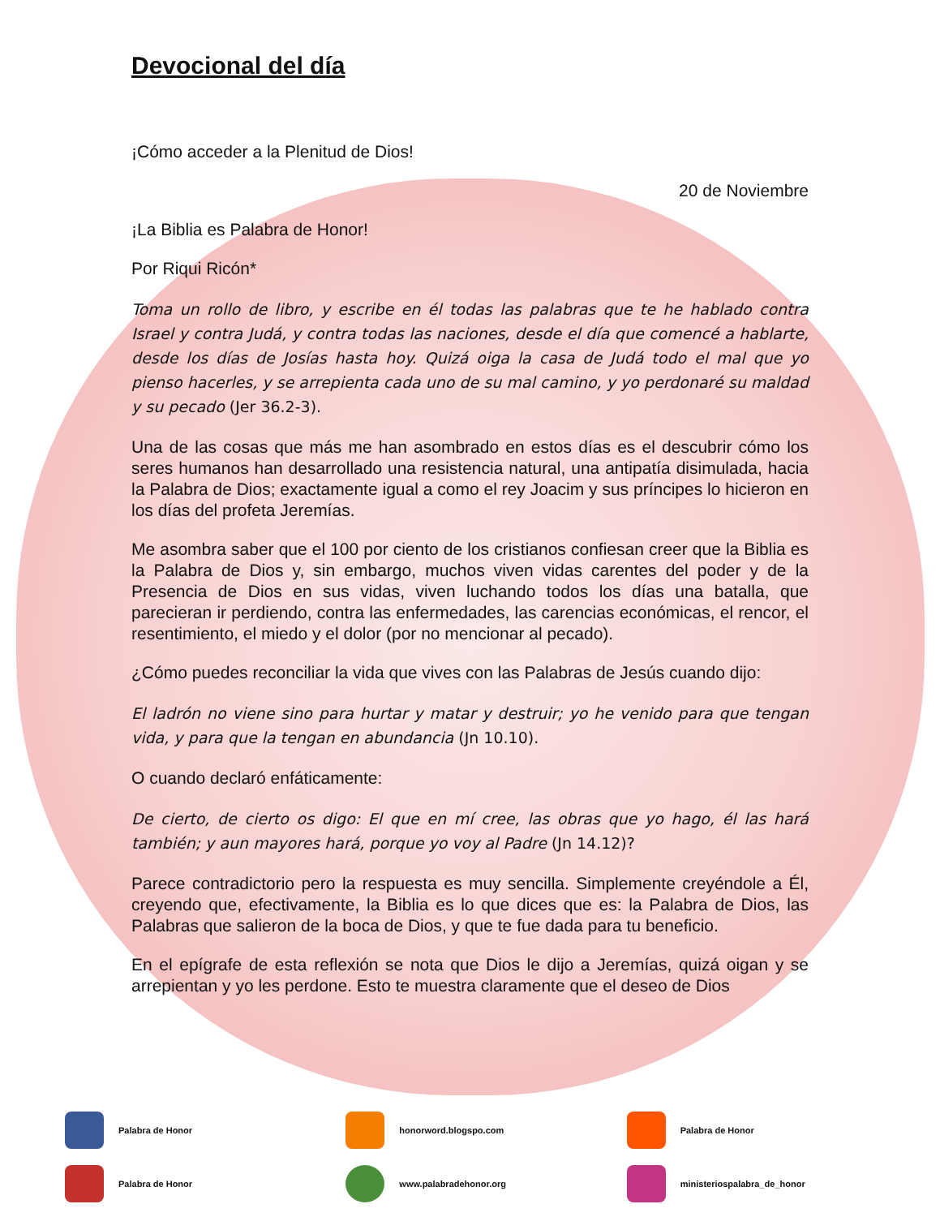Devocional del día
¡Cómo acceder a la Plenitud de Dios!
20 de Noviembre
¡La Biblia es Palabra de Honor!
Por Riqui Ricón*
Toma un rollo de libro, y escribe en él todas las palabras que te he hablado contra Israel y contra Judá, y contra todas las naciones, desde el día que comencé a hablarte, desde los días de Josías hasta hoy. Quizá oiga la casa de Judá todo el mal que yo pienso hacerles, y se arrepienta cada uno de su mal camino, y yo perdonaré su maldad y su pecado (Jer 36.2-3).
Una de las cosas que más me han asombrado en estos días es el descubrir cómo los seres humanos han desarrollado una resistencia natural, una antipatía disimulada, hacia la Palabra de Dios; exactamente igual a como el rey Joacim y sus príncipes lo hicieron en los días del profeta Jeremías.
Me asombra saber que el 100 por ciento de los cristianos confiesan creer que la Biblia es la Palabra de Dios y, sin embargo, muchos viven vidas carentes del poder y de la Presencia de Dios en sus vidas, viven luchando todos los días una batalla, que parecieran ir perdiendo, contra las enfermedades, las carencias económicas, el rencor, el resentimiento, el miedo y el dolor (por no mencionar al pecado).
¿Cómo puedes reconciliar la vida que vives con las Palabras de Jesús cuando dijo:
El ladrón no viene sino para hurtar y matar y destruir; yo he venido para que tengan vida, y para que la tengan en abundancia (Jn 10.10).
O cuando declaró enfáticamente:
De cierto, de cierto os digo: El que en mí cree, las obras que yo hago, él las hará también; y aun mayores hará, porque yo voy al Padre (Jn 14.12)?
Parece contradictorio pero la respuesta es muy sencilla. Simplemente creyéndole a Él, creyendo que, efectivamente, la Biblia es lo que dices que es: la Palabra de Dios, las Palabras que salieron de la boca de Dios, y que te fue dada para tu beneficio.
En el epígrafe de esta reflexión se nota que Dios le dijo a Jeremías, quizá oigan y se arrepientan y yo les perdone. Esto te muestra claramente que el deseo de Dios
Palabra de Honor
honorword.blogspo.com
Palabra de Honor
Palabra de Honor
www.palabradehonor.org
ministeriospalabra_de_honor